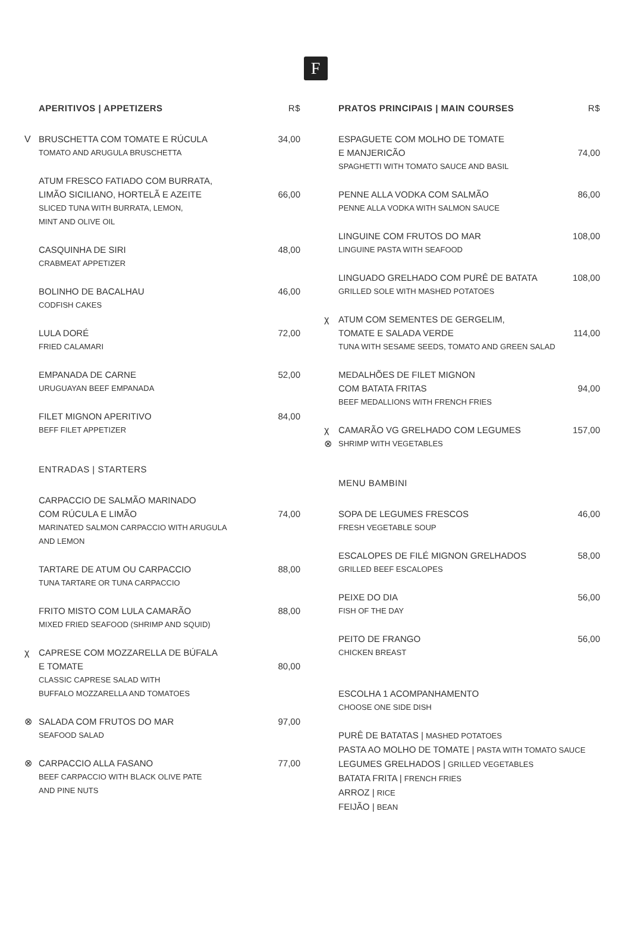F
APERITIVOS | APPETIZERS R$
V
BRUSCHETTA COM TOMATE E RÚCULA 34,00
TOMATO AND ARUGULA BRUSCHETTA
ATUM FRESCO FATIADO COM BURRATA,
LIMÃO SICILIANO, HORTELÃ E AZEITE 66,00
SLICED TUNA WITH BURRATA, LEMON,
MINT AND OLIVE OIL
CASQUINHA DE SIRI 48,00
CRABMEAT APPETIZER
BOLINHO DE BACALHAU 46,00
CODFISH CAKES
LULA DORÉ 72,00
FRIED CALAMARI
EMPANADA DE CARNE 52,00
URUGUAYAN BEEF EMPANADA
FILET MIGNON APERITIVO 84,00
BEFF FILET APPETIZER
ENTRADAS | STARTERS
CARPACCIO DE SALMÃO MARINADO
COM RÚCULA E LIMÃO 74,00
MARINATED SALMON CARPACCIO WITH ARUGULA
AND LEMON
TARTARE DE ATUM OU CARPACCIO 88,00
TUNA TARTARE OR TUNA CARPACCIO
FRITO MISTO COM LULA CAMARÃO 88,00
MIXED FRIED SEAFOOD (SHRIMP AND SQUID)
χ
CAPRESE COM MOZZARELLA DE BÚFALA
E TOMATE 80,00
CLASSIC CAPRESE SALAD WITH
BUFFALO MOZZARELLA AND TOMATOES
⊗
SALADA COM FRUTOS DO MAR 97,00
SEAFOOD SALAD
⊗
CARPACCIO ALLA FASANO 77,00
BEEF CARPACCIO WITH BLACK OLIVE PATE
AND PINE NUTS
PRATOS PRINCIPAIS | MAIN COURSES R$
ESPAGUETE COM MOLHO DE TOMATE
E MANJERICÃO 74,00
SPAGHETTI WITH TOMATO SAUCE AND BASIL
PENNE ALLA VODKA COM SALMÃO 86,00
PENNE ALLA VODKA WITH SALMON SAUCE
LINGUINE COM FRUTOS DO MAR 108,00
LINGUINE PASTA WITH SEAFOOD
LINGUADO GRELHADO COM PURÊ DE BATATA 108,00
GRILLED SOLE WITH MASHED POTATOES
χ
ATUM COM SEMENTES DE GERGELIM,
TOMATE E SALADA VERDE 114,00
TUNA WITH SESAME SEEDS, TOMATO AND GREEN SALAD
MEDALHÕES DE FILET MIGNON
COM BATATA FRITAS 94,00
BEEF MEDALLIONS WITH FRENCH FRIES
χ
⊗
CAMARÃO VG GRELHADO COM LEGUMES 157,00
SHRIMP WITH VEGETABLES
MENU BAMBINI
SOPA DE LEGUMES FRESCOS 46,00
FRESH VEGETABLE SOUP
ESCALOPES DE FILÉ MIGNON GRELHADOS 58,00
GRILLED BEEF ESCALOPES
PEIXE DO DIA 56,00
FISH OF THE DAY
PEITO DE FRANGO 56,00
CHICKEN BREAST
ESCOLHA 1 ACOMPANHAMENTO
CHOOSE ONE SIDE DISH
PURÊ DE BATATAS | MASHED POTATOES
PASTA AO MOLHO DE TOMATE | PASTA WITH TOMATO SAUCE
LEGUMES GRELHADOS | GRILLED VEGETABLES
BATATA FRITA | FRENCH FRIES
ARROZ | RICE
FEIJÃO | BEAN